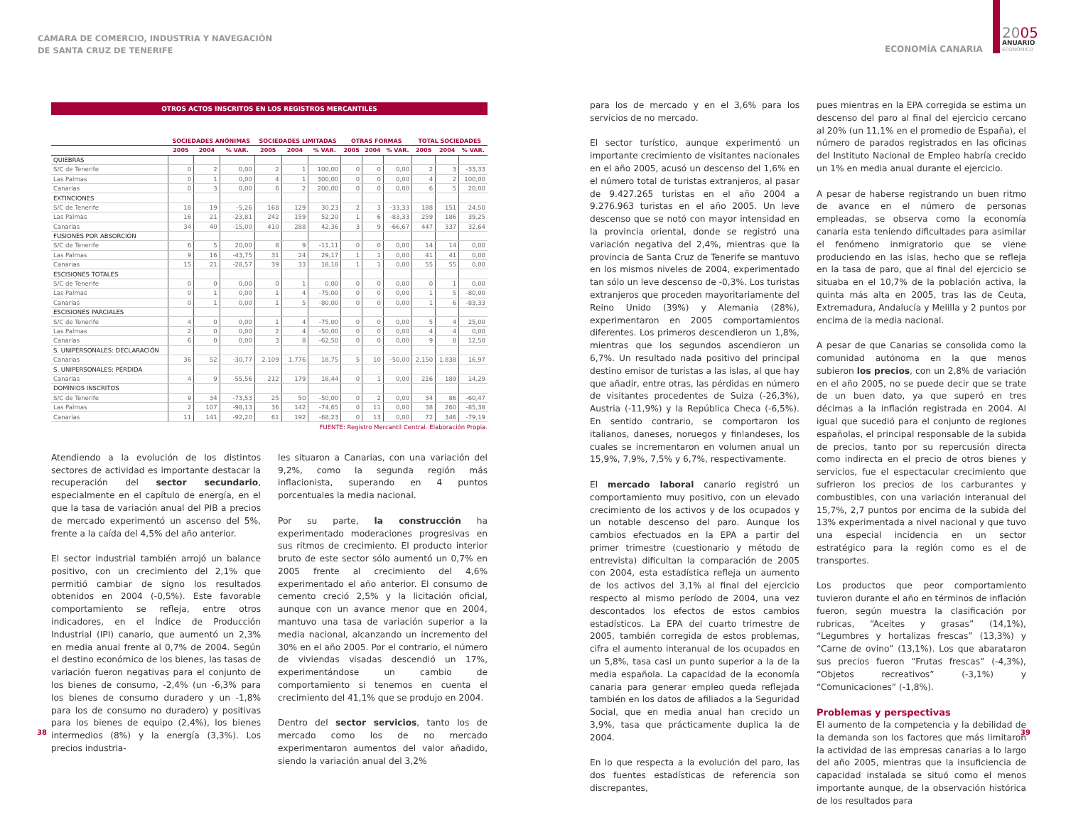CAMARA DE COMERCIO, INDUSTRIA Y NAVEGACIÓN
DE SANTA CRUZ DE TENERIFE
ECONOMÍA CANARIA
2005
ANUARIO
ECONÓMICO
OTROS ACTOS INSCRITOS EN LOS REGISTROS MERCANTILES
| | SOCIEDADES ANÓNIMAS | | | SOCIEDADES LIMITADAS | | | OTRAS FORMAS | | | TOTAL SOCIEDADES | | |
| --- | --- | --- | --- | --- | --- | --- | --- | --- | --- | --- | --- | --- |
| | 2005 | 2004 | % VAR. | 2005 | 2004 | % VAR. | 2005 | 2004 | % VAR. | 2005 | 2004 | % VAR. |
| QUIEBRAS | | | | | | | | | | | | |
| S/C de Tenerife | 0 | 2 | 0,00 | 2 | 1 | 100,00 | 0 | 0 | 0,00 | 2 | 3 | -33,33 |
| Las Palmas | 0 | 1 | 0,00 | 4 | 1 | 300,00 | 0 | 0 | 0,00 | 4 | 2 | 100,00 |
| Canarias | 0 | 3 | 0,00 | 6 | 2 | 200,00 | 0 | 0 | 0,00 | 6 | 5 | 20,00 |
| EXTINCIONES | | | | | | | | | | | | |
| S/C de Tenerife | 18 | 19 | -5,26 | 168 | 129 | 30,23 | 2 | 3 | -33,33 | 188 | 151 | 24,50 |
| Las Palmas | 16 | 21 | -23,81 | 242 | 159 | 52,20 | 1 | 6 | -83,33 | 259 | 186 | 39,25 |
| Canarias | 34 | 40 | -15,00 | 410 | 288 | 42,36 | 3 | 9 | -66,67 | 447 | 337 | 32,64 |
| FUSIONES POR ABSORCIÓN | | | | | | | | | | | | |
| S/C de Tenerife | 6 | 5 | 20,00 | 8 | 9 | -11,11 | 0 | 0 | 0,00 | 14 | 14 | 0,00 |
| Las Palmas | 9 | 16 | -43,75 | 31 | 24 | 29,17 | 1 | 1 | 0,00 | 41 | 41 | 0,00 |
| Canarias | 15 | 21 | -28,57 | 39 | 33 | 18,18 | 1 | 1 | 0,00 | 55 | 55 | 0,00 |
| ESCISIONES TOTALES | | | | | | | | | | | | |
| S/C de Tenerife | 0 | 0 | 0,00 | 0 | 1 | 0,00 | 0 | 0 | 0,00 | 0 | 1 | 0,00 |
| Las Palmas | 0 | 1 | 0,00 | 1 | 4 | -75,00 | 0 | 0 | 0,00 | 1 | 5 | -80,00 |
| Canarias | 0 | 1 | 0,00 | 1 | 5 | -80,00 | 0 | 0 | 0,00 | 1 | 6 | -83,33 |
| ESCISIONES PARCIALES | | | | | | | | | | | | |
| S/C de Tenerife | 4 | 0 | 0,00 | 1 | 4 | -75,00 | 0 | 0 | 0,00 | 5 | 4 | 25,00 |
| Las Palmas | 2 | 0 | 0,00 | 2 | 4 | -50,00 | 0 | 0 | 0,00 | 4 | 4 | 0,00 |
| Canarias | 6 | 0 | 0,00 | 3 | 8 | -62,50 | 0 | 0 | 0,00 | 9 | 8 | 12,50 |
| S. UNIPERSONALES: DECLARACIÓN | | | | | | | | | | | | |
| Canarias | 36 | 52 | -30,77 | 2.109 | 1.776 | 18,75 | 5 | 10 | -50,00 | 2.150 | 1.838 | 16,97 |
| S. UNIPERSONALES: PÉRDIDA | | | | | | | | | | | | |
| Canarias | 4 | 9 | -55,56 | 212 | 179 | 18,44 | 0 | 1 | 0,00 | 216 | 189 | 14,29 |
| DOMINIOS INSCRITOS | | | | | | | | | | | | |
| S/C de Tenerife | 9 | 34 | -73,53 | 25 | 50 | -50,00 | 0 | 2 | 0,00 | 34 | 86 | -60,47 |
| Las Palmas | 2 | 107 | -98,13 | 36 | 142 | -74,65 | 0 | 11 | 0,00 | 38 | 260 | -85,38 |
| Canarias | 11 | 141 | -92,20 | 61 | 192 | -68,23 | 0 | 13 | 0,00 | 72 | 346 | -79,19 |
FUENTE: Registro Mercantil Central. Elaboración Propia.
Atendiendo a la evolución de los distintos sectores de actividad es importante destacar la recuperación del sector secundario, especialmente en el capítulo de energía, en el que la tasa de variación anual del PIB a precios de mercado experimentó un ascenso del 5%, frente a la caída del 4,5% del año anterior.
El sector industrial también arrojó un balance positivo, con un crecimiento del 2,1% que permitió cambiar de signo los resultados obtenidos en 2004 (-0,5%). Este favorable comportamiento se refleja, entre otros indicadores, en el Índice de Producción Industrial (IPI) canario, que aumentó un 2,3% en media anual frente al 0,7% de 2004. Según el destino económico de los bienes, las tasas de variación fueron negativas para el conjunto de los bienes de consumo, -2,4% (un -6,3% para los bienes de consumo duradero y un -1,8% para los de consumo no duradero) y positivas para los bienes de equipo (2,4%), los bienes intermedios (8%) y la energía (3,3%). Los precios industria-
les situaron a Canarias, con una variación del 9,2%, como la segunda región más inflacionista, superando en 4 puntos porcentuales la media nacional.
Por su parte, la construcción ha experimentado moderaciones progresivas en sus ritmos de crecimiento. El producto interior bruto de este sector sólo aumentó un 0,7% en 2005 frente al crecimiento del 4,6% experimentado el año anterior. El consumo de cemento creció 2,5% y la licitación oficial, aunque con un avance menor que en 2004, mantuvo una tasa de variación superior a la media nacional, alcanzando un incremento del 30% en el año 2005. Por el contrario, el número de viviendas visadas descendió un 17%, experimentándose un cambio de comportamiento si tenemos en cuenta el crecimiento del 41,1% que se produjo en 2004.
Dentro del sector servicios, tanto los de mercado como los de no mercado experimentaron aumentos del valor añadido, siendo la variación anual del 3,2%
para los de mercado y en el 3,6% para los servicios de no mercado.
El sector turístico, aunque experimentó un importante crecimiento de visitantes nacionales en el año 2005, acusó un descenso del 1,6% en el número total de turistas extranjeros, al pasar de 9.427.265 turistas en el año 2004 a 9.276.963 turistas en el año 2005. Un leve descenso que se notó con mayor intensidad en la provincia oriental, donde se registró una variación negativa del 2,4%, mientras que la provincia de Santa Cruz de Tenerife se mantuvo en los mismos niveles de 2004, experimentado tan sólo un leve descenso de -0,3%. Los turistas extranjeros que proceden mayoritariamente del Reino Unido (39%) y Alemania (28%), experimentaron en 2005 comportamientos diferentes. Los primeros descendieron un 1,8%, mientras que los segundos ascendieron un 6,7%. Un resultado nada positivo del principal destino emisor de turistas a las islas, al que hay que añadir, entre otras, las pérdidas en número de visitantes procedentes de Suiza (-26,3%), Austria (-11,9%) y la República Checa (-6,5%). En sentido contrario, se comportaron los italianos, daneses, noruegos y finlandeses, los cuales se incrementaron en volumen anual un 15,9%, 7,9%, 7,5% y 6,7%, respectivamente.
El mercado laboral canario registró un comportamiento muy positivo, con un elevado crecimiento de los activos y de los ocupados y un notable descenso del paro. Aunque los cambios efectuados en la EPA a partir del primer trimestre (cuestionario y método de entrevista) dificultan la comparación de 2005 con 2004, esta estadística refleja un aumento de los activos del 3,1% al final del ejercicio respecto al mismo período de 2004, una vez descontados los efectos de estos cambios estadísticos. La EPA del cuarto trimestre de 2005, también corregida de estos problemas, cifra el aumento interanual de los ocupados en un 5,8%, tasa casi un punto superior a la de la media española. La capacidad de la economía canaria para generar empleo queda reflejada también en los datos de afiliados a la Seguridad Social, que en media anual han crecido un 3,9%, tasa que prácticamente duplica la de 2004.
En lo que respecta a la evolución del paro, las dos fuentes estadísticas de referencia son discrepantes,
pues mientras en la EPA corregida se estima un descenso del paro al final del ejercicio cercano al 20% (un 11,1% en el promedio de España), el número de parados registrados en las oficinas del Instituto Nacional de Empleo habría crecido un 1% en media anual durante el ejercicio.
A pesar de haberse registrando un buen ritmo de avance en el número de personas empleadas, se observa como la economía canaria esta teniendo dificultades para asimilar el fenómeno inmigratorio que se viene produciendo en las islas, hecho que se refleja en la tasa de paro, que al final del ejercicio se situaba en el 10,7% de la población activa, la quinta más alta en 2005, tras las de Ceuta, Extremadura, Andalucía y Melilla y 2 puntos por encima de la media nacional.
A pesar de que Canarias se consolida como la comunidad autónoma en la que menos subieron los precios, con un 2,8% de variación en el año 2005, no se puede decir que se trate de un buen dato, ya que superó en tres décimas a la inflación registrada en 2004. Al igual que sucedió para el conjunto de regiones españolas, el principal responsable de la subida de precios, tanto por su repercusión directa como indirecta en el precio de otros bienes y servicios, fue el espectacular crecimiento que sufrieron los precios de los carburantes y combustibles, con una variación interanual del 15,7%, 2,7 puntos por encima de la subida del 13% experimentada a nivel nacional y que tuvo una especial incidencia en un sector estratégico para la región como es el de transportes.
Los productos que peor comportamiento tuvieron durante el año en términos de inflación fueron, según muestra la clasificación por rubricas, “Aceites y grasas” (14,1%), “Legumbres y hortalizas frescas” (13,3%) y “Carne de ovino” (13,1%). Los que abarataron sus precios fueron “Frutas frescas” (-4,3%), “Objetos recreativos” (-3,1%) y “Comunicaciones” (-1,8%).
Problemas y perspectivas
El aumento de la competencia y la debilidad de la demanda son los factores que más limitaron la actividad de las empresas canarias a lo largo del año 2005, mientras que la insuficiencia de capacidad instalada se situó como el menos importante aunque, de la observación histórica de los resultados para
38 39